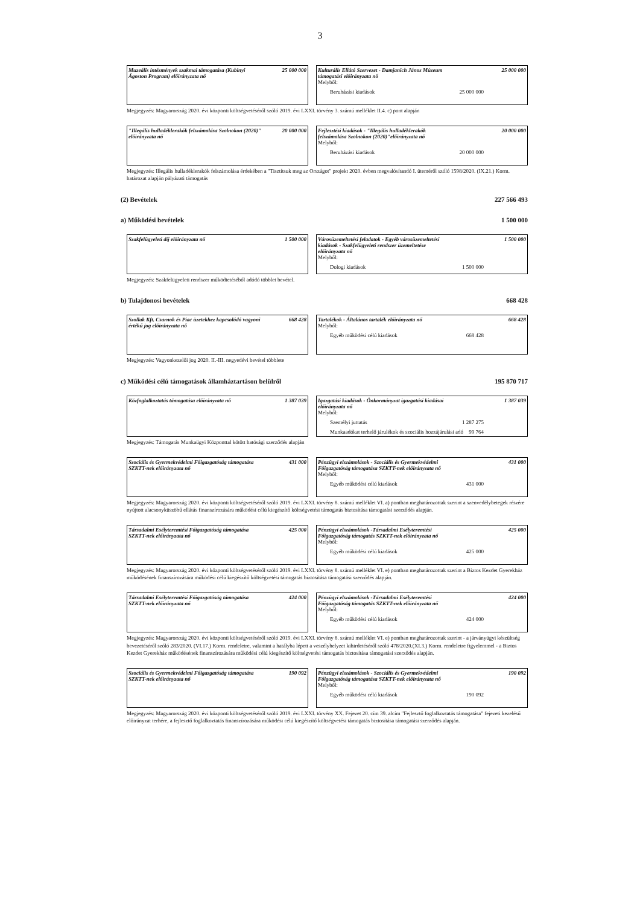3
Muzeális intézmények szakmai támogatása (Kubinyi Ágoston Program) előirányzata nő
25 000 000
Kulturális Ellátó Szervezet - Damjanich János Múzeum támogatási előirányzata nő
25 000 000
Melyből:
Beruházási kiadások 25 000 000
Megjegyzés: Magyarország 2020. évi központi költségvetéséről szóló 2019. évi LXXI. törvény 3. számú melléklet II.4. c) pont alapján
"Illegális hulladéklerakók felszámolása Szolnokon (2020)" előirányzata nő
20 000 000
Fejlesztési kiadások - "Illegális hulladéklerakók felszámolása Szolnokon (2020)"előirányzata nő
20 000 000
Melyből:
Beruházási kiadások 20 000 000
Megjegyzés: Illegális hulladéklerakók felszámolása érdekében a "Tisztítsuk meg az Országot" projekt 2020. évben megvalósítandó I. üteméről szóló 1598/2020. (IX.21.) Korm. határozat alapján pályázati támogatás
(2) Bevételek 227 566 493
a) Működési bevételek 1 500 000
Szakfelügyeleti díj előirányzata nő 1 500 000 Városüzemeltetési feladatok - Egyéb városüzemeltetési kiadások - Szakfelügyeleti rendszer üzemeltetése előirányzata nő
1 500 000
Melyből:
Dologi kiadások 1 500 000
Megjegyzés: Szakfelügyeleti rendszer működtetéséből adódó többlet bevétel.
b) Tulajdonosi bevételek 668 428
Szollak Kft. Csarnok és Piac üzetekhez kapcsolódó vagyoni értékű jog előirányzata nő
668 428
Tartalékok - Általános tartalék előirányzata nő
668 428
Melyből:
Egyéb működési célú kiadások 668 428
Megjegyzés: Vagyonkezelői jog 2020. II.-III. negyedévi bevétel többlete
c) Működési célú támogatások államháztartáson belülről 195 870 717
Közfoglalkoztatás támogatása előirányzata nő
1 387 039
Igazgatási kiadások - Önkormányzat igazgatási kiadásai előirányzata nő
1 387 039
Melyből:
Személyi juttatás 1 287 275
Munkaadókat terhelő járulékok és szociális hozzájárulási adó 99 764
Megjegyzés: Támogatás Munkaügyi Központtal kötött hatósági szerződés alapján
Szociális és Gyermekvédelmi Főigazgatóság támogatása SZKTT-nek előirányzata nő
431 000
Pénzügyi elszámolások - Szociális és Gyermekvédelmi Főigazgatóság támogatása SZKTT-nek előirányzata nő
431 000
Melyből:
Egyéb működési célú kiadások 431 000
Megjegyzés: Magyarország 2020. évi központi költségvetéséről szóló 2019. évi LXXI. törvény 8. számú melléklet VI. a) pontban meghatározottak szerint a szenvedélybetegek részére nyújtott alacsonyküszöbű ellátás finanszírozására működési célú kiegészítő költségvetési támogatás biztosítása támogatási szerződés alapján.
Társadalmi Esélyteremtési Főigazgatóság támogatása SZKTT-nek előirányzata nő
425 000
Pénzügyi elszámolások -Társadalmi Esélyteremtési Főigazgatóság támogatás SZKTT-nek előirányzata nő
425 000
Melyből:
Egyéb működési célú kiadások 425 000
Megjegyzés: Magyarország 2020. évi központi költségvetéséről szóló 2019. évi LXXI. törvény 8. számú melléklet VI. e) pontban meghatározottak szerint a Biztos Kezdet Gyerekház működésének finanszírozására működési célú kiegészítő költségvetési támogatás biztosítása támogatási szerződés alapján.
Társadalmi Esélyteremtési Főigazgatóság támogatása SZKTT-nek előirányzata nő
424 000
Pénzügyi elszámolások -Társadalmi Esélyteremtési Főigazgatóság támogatás SZKTT-nek előirányzata nő
424 000
Melyből:
Egyéb működési célú kiadások 424 000
Megjegyzés: Magyarország 2020. évi központi költségvetéséről szóló 2019. évi LXXI. törvény 8. számú melléklet VI. e) pontban meghatározottak szerint - a járványügyi készültség bevezetéséről szóló 283/2020. (VI.17.) Korm. rendeletre, valamint a hatályba lépett a veszélyhelyzet kihirdetéséről szóló 478/2020.(XI.3.) Korm. rendeletre figyelemmel - a Biztos Kezdet Gyerekház működésének finanszírozására működési célú kiegészítő költségvetési támogatás biztosítása támogatási szerződés alapján.
Szociális és Gyermekvédelmi Főigazgatóság támogatása SZKTT-nek előirányzata nő
190 092
Pénzügyi elszámolások - Szociális és Gyermekvédelmi Főigazgatóság támogatása SZKTT-nek előirányzata nő
190 092
Melyből:
Egyéb működési célú kiadások 190 092
Megjegyzés: Magyarország 2020. évi központi költségvetéséről szóló 2019. évi LXXI. törvény XX. Fejezet 20. cím 39. alcím "Fejlesztő foglalkoztatás támogatása" fejezeti kezelésű előirányzat terhére, a fejlesztő foglalkoztatás finanszírozására működési célú kiegészítő költségvetési támogatás biztosítása támogatási szerződés alapján.